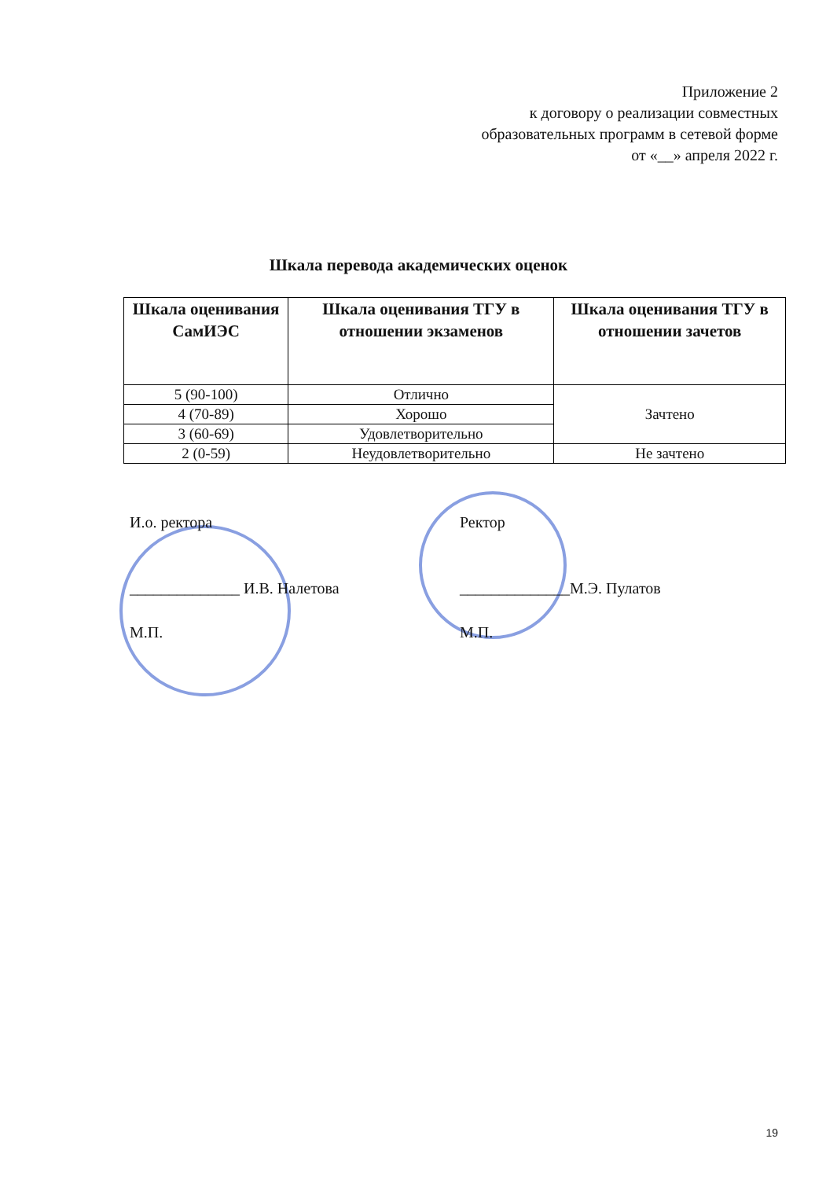Приложение 2
к договору о реализации совместных
образовательных программ в сетевой форме
от «__» апреля 2022 г.
Шкала перевода академических оценок
| Шкала оценивания СамИЭС | Шкала оценивания ТГУ в отношении экзаменов | Шкала оценивания ТГУ в отношении зачетов |
| --- | --- | --- |
| 5 (90-100) | Отлично | Зачтено |
| 4 (70-89) | Хорошо | |
| 3 (60-69) | Удовлетворительно | |
| 2 (0-59) | Неудовлетворительно | Не зачтено |
И.о. ректора
______________ И.В. Налетова
М.П.
Ректор
______________М.Э. Пулатов
М.П.
19